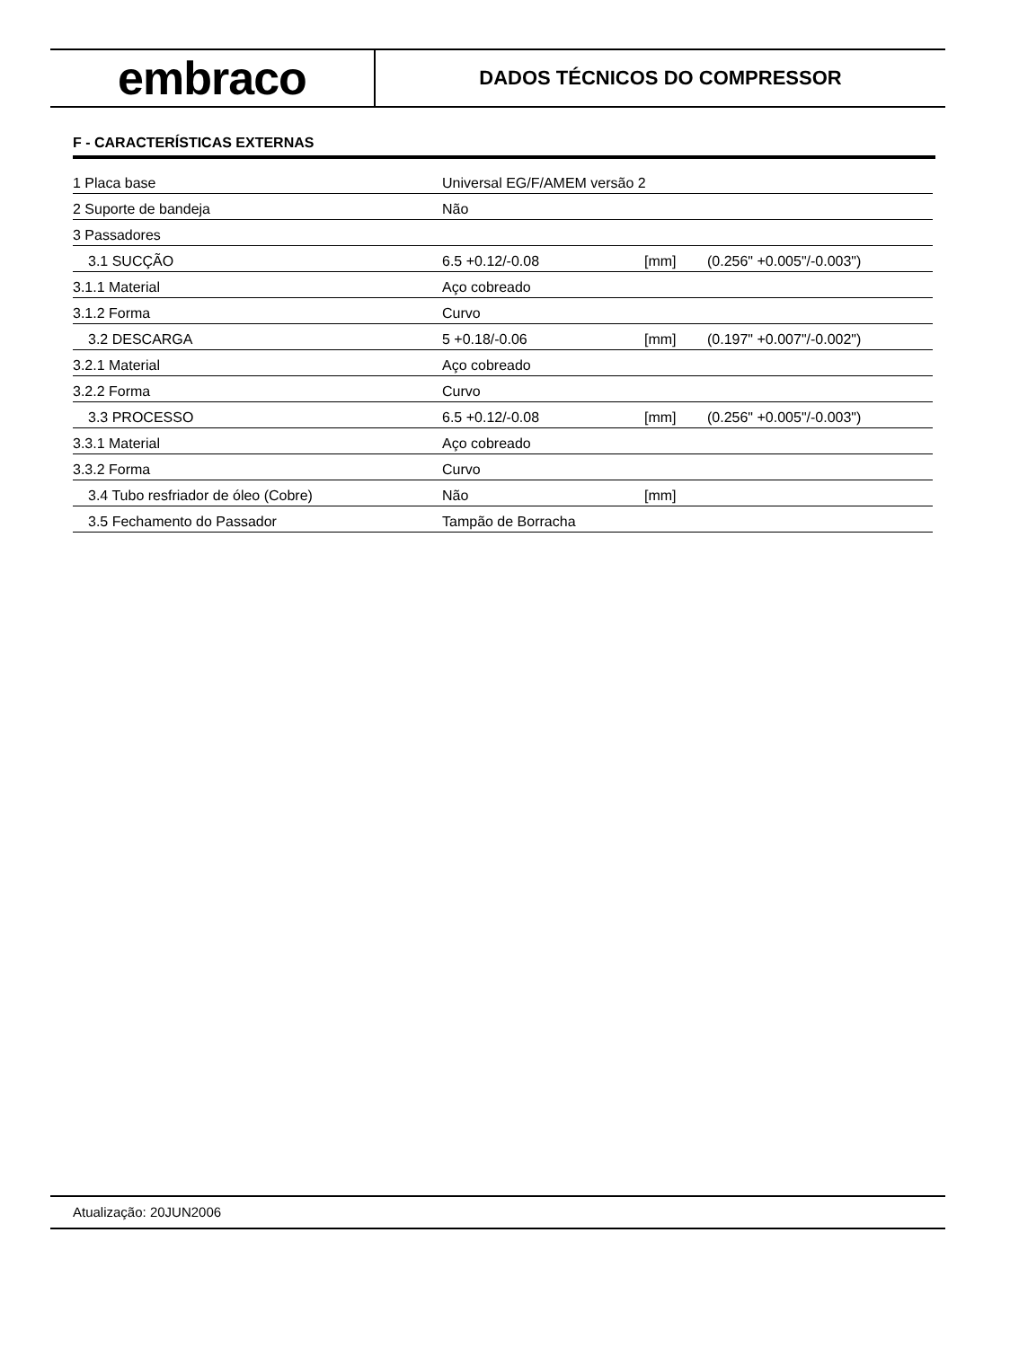embraco
DADOS TÉCNICOS DO COMPRESSOR
F - CARACTERÍSTICAS EXTERNAS
| 1 Placa base | Universal EG/F/AMEM versão 2 | | |
| 2 Suporte de bandeja | Não | | |
| 3 Passadores | | | |
| 3.1 SUCÇÃO | 6.5 +0.12/-0.08 | [mm] | (0.256" +0.005"/-0.003") |
| 3.1.1 Material | Aço cobreado | | |
| 3.1.2 Forma | Curvo | | |
| 3.2 DESCARGA | 5 +0.18/-0.06 | [mm] | (0.197" +0.007"/-0.002") |
| 3.2.1 Material | Aço cobreado | | |
| 3.2.2 Forma | Curvo | | |
| 3.3 PROCESSO | 6.5 +0.12/-0.08 | [mm] | (0.256" +0.005"/-0.003") |
| 3.3.1 Material | Aço cobreado | | |
| 3.3.2 Forma | Curvo | | |
| 3.4 Tubo resfriador de óleo (Cobre) | Não | [mm] | |
| 3.5 Fechamento do Passador | Tampão de Borracha | | |
Atualização: 20JUN2006